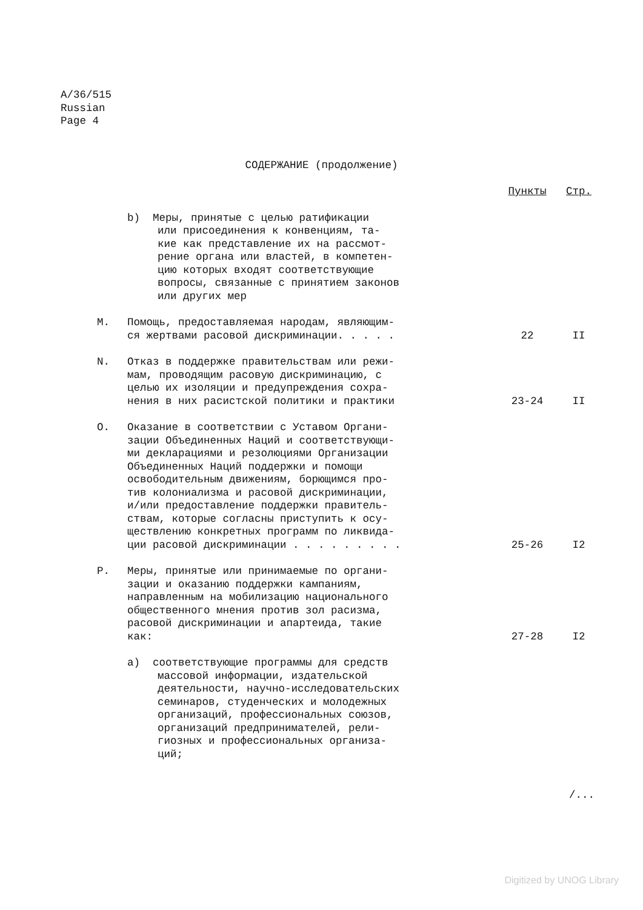A/36/515
Russian
Page 4
СОДЕРЖАНИЕ (продолжение)
| | | Пункты | Стр. |
| --- | --- | --- | --- |
| | b) Меры, принятые с целью ратификации или присоединения к конвенциям, та- кие как представление их на рассмот- рение органа или властей, в компетен- цию которых входят соответствующие вопросы, связанные с принятием законов или других мер | | |
| M. | Помощь, предоставляемая народам, являющим- ся жертвами расовой дискриминации. . . . . | 22 | II |
| N. | Отказ в поддержке правительствам или режи- мам, проводящим расовую дискриминацию, с целью их изоляции и предупреждения сохра- нения в них расистской политики и практики | 23-24 | II |
| O. | Оказание в соответствии с Уставом Органи- зации Объединенных Наций и соответствующи- ми декларациями и резолюциями Организации Объединенных Наций поддержки и помощи освободительным движениям, борющимся про- тив колониализма и расовой дискриминации, и/или предоставление поддержки правитель- ствам, которые согласны приступить к осу- ществлению конкретных программ по ликвида- ции расовой дискриминации . . . . . . . . . | 25-26 | I2 |
| P. | Меры, принятые или принимаемые по органи- зации и оказанию поддержки кампаниям, направленным на мобилизацию национального общественного мнения против зол расизма, расовой дискриминации и апартеида, такие как: | 27-28 | I2 |
| | a) соответствующие программы для средств массовой информации, издательской деятельности, научно-исследовательских семинаров, студенческих и молодежных организаций, профессиональных союзов, организаций предпринимателей, рели- гиозных и профессиональных организа- ций; | | |
/...
Digitized by UNOG Library